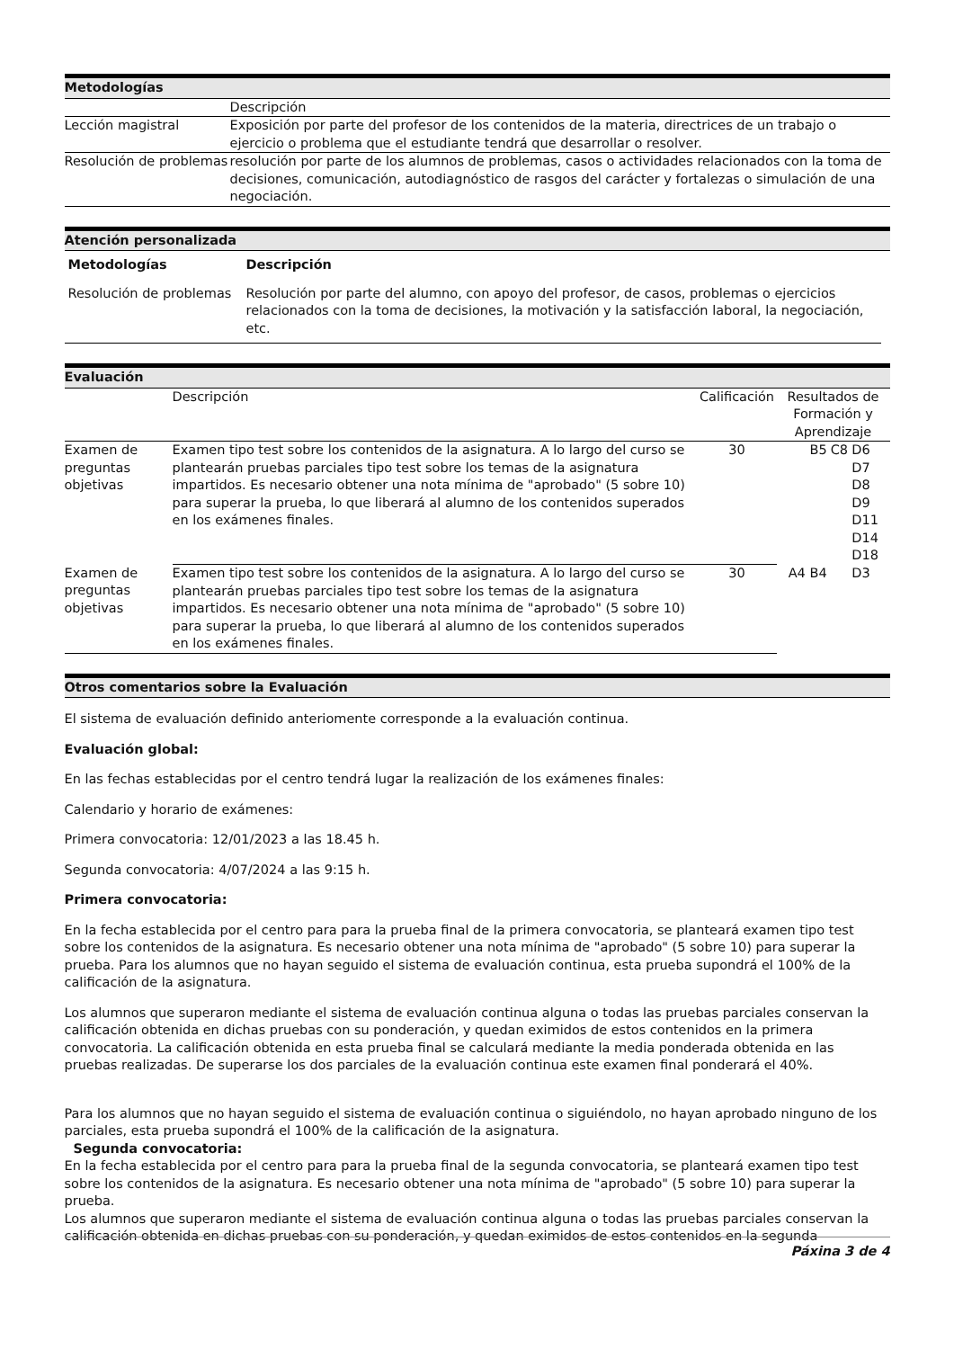Metodologías
| | Descripción |
| Lección magistral | Exposición por parte del profesor de los contenidos de la materia, directrices de un trabajo o ejercicio o problema que el estudiante tendrá que desarrollar o resolver. |
| Resolución de problemas | resolución por parte de los alumnos de problemas, casos o actividades relacionados con la toma de decisiones, comunicación, autodiagnóstico de rasgos del carácter y fortalezas o simulación de una negociación. |
Atención personalizada
| Metodologías | Descripción |
| --- | --- |
| Resolución de problemas | Resolución por parte del alumno, con apoyo del profesor, de casos, problemas o ejercicios relacionados con la toma de decisiones, la motivación y la satisfacción laboral, la negociación, etc. |
Evaluación
| | Descripción | Calificación | Resultados de Formación y Aprendizaje | | |
| Examen de preguntas objetivas | Examen tipo test sobre los contenidos de la asignatura. A lo largo del curso se plantearán pruebas parciales tipo test sobre los temas de la asignatura impartidos. Es necesario obtener una nota mínima de "aprobado" (5 sobre 10) para superar la prueba, lo que liberará al alumno de los contenidos superados en los exámenes finales. | 30 | B5 | C8 | D6 D7 D8 D9 D11 D14 D18 |
| Examen de preguntas objetivas | Examen tipo test sobre los contenidos de la asignatura. A lo largo del curso se plantearán pruebas parciales tipo test sobre los temas de la asignatura impartidos. Es necesario obtener una nota mínima de "aprobado" (5 sobre 10) para superar la prueba, lo que liberará al alumno de los contenidos superados en los exámenes finales. | 30 | A4 B4 | | D3 |
Otros comentarios sobre la Evaluación
El sistema de evaluación definido anteriomente corresponde a la evaluación continua.
Evaluación global:
En las fechas establecidas por el centro tendrá lugar la realización de los exámenes finales:
Calendario y horario de exámenes:
Primera convocatoria: 12/01/2023 a las 18.45 h.
Segunda convocatoria: 4/07/2024 a las 9:15 h.
Primera convocatoria:
En la fecha establecida por el centro para para la prueba final de la primera convocatoria, se planteará examen tipo test sobre los contenidos de la asignatura. Es necesario obtener una nota mínima de "aprobado" (5 sobre 10) para superar la prueba. Para los alumnos que no hayan seguido el sistema de evaluación continua, esta prueba supondrá el 100% de la calificación de la asignatura.
Los alumnos que superaron mediante el sistema de evaluación continua alguna o todas las pruebas parciales conservan la calificación obtenida en dichas pruebas con su ponderación, y quedan eximidos de estos contenidos en la primera convocatoria. La calificación obtenida en esta prueba final se calculará mediante la media ponderada obtenida en las pruebas realizadas. De superarse los dos parciales de la evaluación continua este examen final ponderará el 40%.
Para los alumnos que no hayan seguido el sistema de evaluación continua o siguiéndolo, no hayan aprobado ninguno de los parciales, esta prueba supondrá el 100% de la calificación de la asignatura.
Segunda convocatoria:
En la fecha establecida por el centro para para la prueba final de la segunda convocatoria, se planteará examen tipo test sobre los contenidos de la asignatura. Es necesario obtener una nota mínima de "aprobado" (5 sobre 10) para superar la prueba.
Los alumnos que superaron mediante el sistema de evaluación continua alguna o todas las pruebas parciales conservan la calificación obtenida en dichas pruebas con su ponderación, y quedan eximidos de estos contenidos en la segunda
Páxina 3 de 4